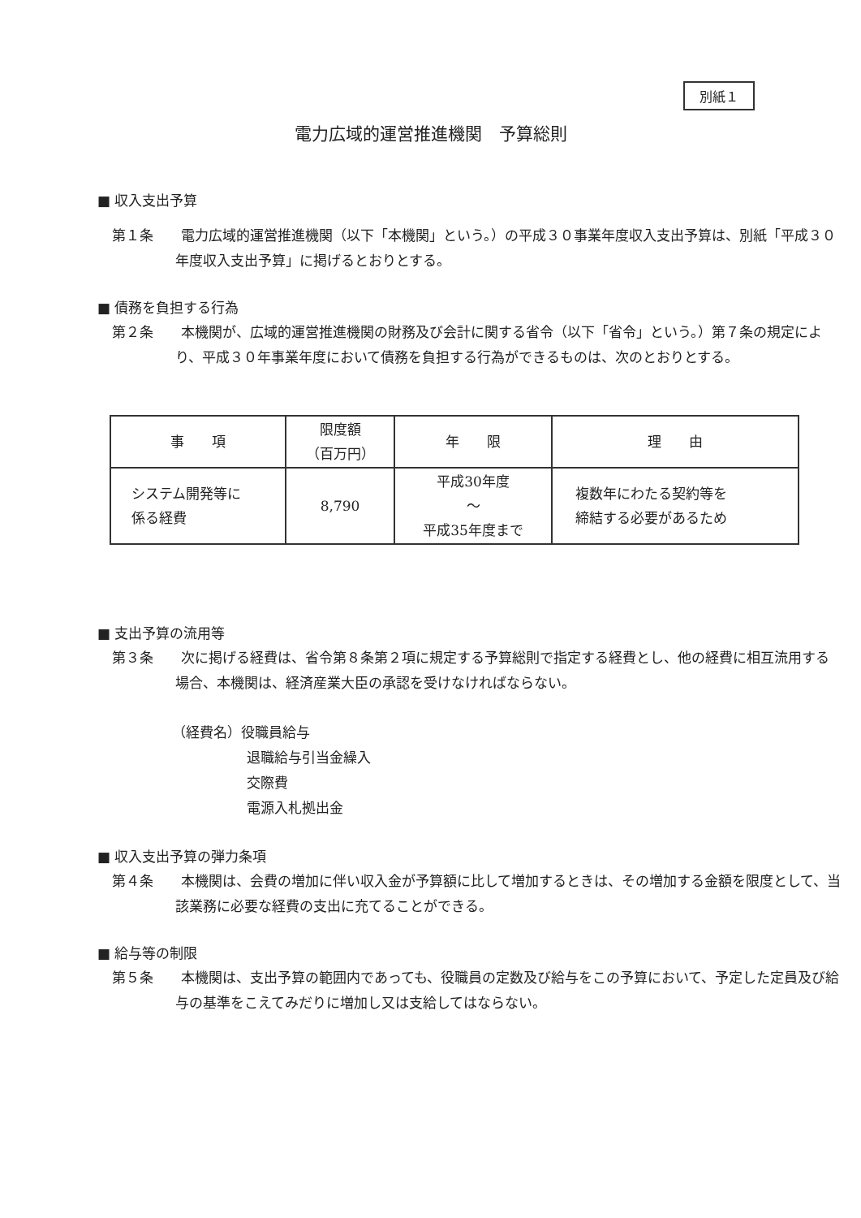別紙１
電力広域的運営推進機関　予算総則
■ 収入支出予算
第１条　　電力広域的運営推進機関（以下「本機関」という。）の平成３０事業年度収入支出予算は、別紙「平成３０年度収入支出予算」に掲げるとおりとする。
■ 債務を負担する行為
第２条　　本機関が、広域的運営推進機関の財務及び会計に関する省令（以下「省令」という。）第７条の規定により、平成３０年事業年度において債務を負担する行為ができるものは、次のとおりとする。
| 事 項 | 限度額 （百万円） | 年 限 | 理 由 |
| --- | --- | --- | --- |
| システム開発等に 係る経費 | 8,790 | 平成30年度 ～ 平成35年度まで | 複数年にわたる契約等を 締結する必要があるため |
■ 支出予算の流用等
第３条　　次に掲げる経費は、省令第８条第２項に規定する予算総則で指定する経費とし、他の経費に相互流用する場合、本機関は、経済産業大臣の承認を受けなければならない。
（経費名）役職員給与
退職給与引当金繰入
交際費
電源入札拠出金
■ 収入支出予算の弾力条項
第４条　　本機関は、会費の増加に伴い収入金が予算額に比して増加するときは、その増加する金額を限度として、当該業務に必要な経費の支出に充てることができる。
■ 給与等の制限
第５条　　本機関は、支出予算の範囲内であっても、役職員の定数及び給与をこの予算において、予定した定員及び給与の基準をこえてみだりに増加し又は支給してはならない。